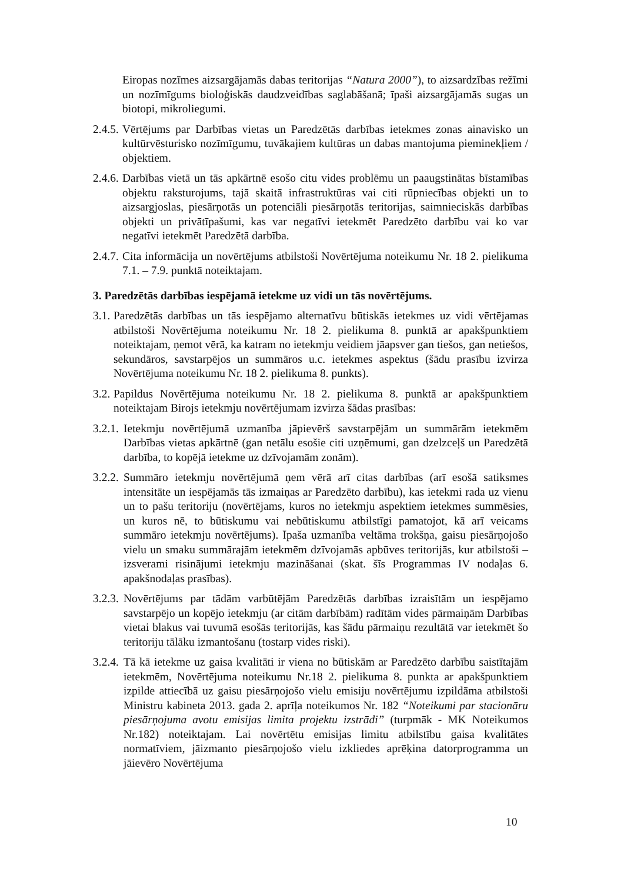Eiropas nozīmes aizsargājamās dabas teritorijas “Natura 2000”), to aizsardzības režīmi un nozīmīgums bioloģiskās daudzveidības saglabāšanā; īpaši aizsargājamās sugas un biotopi, mikroliegumi.
2.4.5. Vērtējums par Darbības vietas un Paredzētās darbības ietekmes zonas ainavisko un kultūrvēsturisko nozīmīgumu, tuvākajiem kultūras un dabas mantojuma pieminekļiem / objektiem.
2.4.6. Darbības vietā un tās apkārtnē esošo citu vides problēmu un paaugstinātas bīstamības objektu raksturojums, tajā skaitā infrastruktūras vai citi rūpniecības objekti un to aizsargjoslas, piesārņotās un potenciāli piesārņotās teritorijas, saimnieciskās darbības objekti un privātīpašumi, kas var negatīvi ietekmēt Paredzēto darbību vai ko var negatīvi ietekmēt Paredzētā darbība.
2.4.7. Cita informācija un novērtējums atbilstoši Novērtējuma noteikumu Nr. 18 2. pielikuma 7.1. – 7.9. punktā noteiktajam.
3. Paredzētās darbības iespējamā ietekme uz vidi un tās novērtējums.
3.1. Paredzētās darbības un tās iespējamo alternatīvu būtiskās ietekmes uz vidi vērtējamas atbilstoši Novērtējuma noteikumu Nr. 18 2. pielikuma 8. punktā ar apakšpunktiem noteiktajam, ņemot vērā, ka katram no ietekmju veidiem jāapsver gan tiešos, gan netiešos, sekundāros, savstarpējos un summāros u.c. ietekmes aspektus (šādu prasību izvirza Novērtējuma noteikumu Nr. 18 2. pielikuma 8. punkts).
3.2. Papildus Novērtējuma noteikumu Nr. 18 2. pielikuma 8. punktā ar apakšpunktiem noteiktajam Birojs ietekmju novērtējumam izvirza šādas prasības:
3.2.1. Ietekmju novērtējumā uzmanība jāpievērš savstarpējām un summārām ietekmēm Darbības vietas apkārtnē (gan netālu esošie citi uzņēmumi, gan dzelzceļš un Paredzētā darbība, to kopējā ietekme uz dzīvojamām zonām).
3.2.2. Summāro ietekmju novērtējumā ņem vērā arī citas darbības (arī esošā satiksmes intensitāte un iespējamās tās izmaiņas ar Paredzēto darbību), kas ietekmi rada uz vienu un to pašu teritoriju (novērtējams, kuros no ietekmju aspektiem ietekmes summēsies, un kuros nē, to būtiskumu vai nebūtiskumu atbilstīgi pamatojot, kā arī veicams summāro ietekmju novērtējums). Īpaša uzmanība veltāma trokšņa, gaisu piesārņojošo vielu un smaku summārajām ietekmēm dzīvojamās apbūves teritorijās, kur atbilstoši – izsverami risinājumi ietekmju mazināšanai (skat. šīs Programmas IV nodaļas 6. apakšnodaļas prasības).
3.2.3. Novērtējums par tādām varbūtējām Paredzētās darbības izraisītām un iespējamo savstarpējo un kopējo ietekmju (ar citām darbībām) radītām vides pārmaiņām Darbības vietai blakus vai tuvumā esošās teritorijās, kas šādu pārmaiņu rezultātā var ietekmēt šo teritoriju tālāku izmantošanu (tostarp vides riski).
3.2.4. Tā kā ietekme uz gaisa kvalitāti ir viena no būtiskām ar Paredzēto darbību saistītajām ietekmēm, Novērtējuma noteikumu Nr.18 2. pielikuma 8. punkta ar apakšpunktiem izpilde attiecībā uz gaisu piesārņojošo vielu emisiju novērtējumu izpildāma atbilstoši Ministru kabineta 2013. gada 2. aprīļa noteikumos Nr. 182 “Noteikumi par stacionāru piesārņojuma avotu emisijas limita projektu izstrādi” (turpmāk - MK Noteikumos Nr.182) noteiktajam. Lai novērtētu emisijas limitu atbilstību gaisa kvalitātes normatīviem, jāizmanto piesārņojošo vielu izkliedes aprēķina datorprogramma un jāievēro Novērtējuma
10